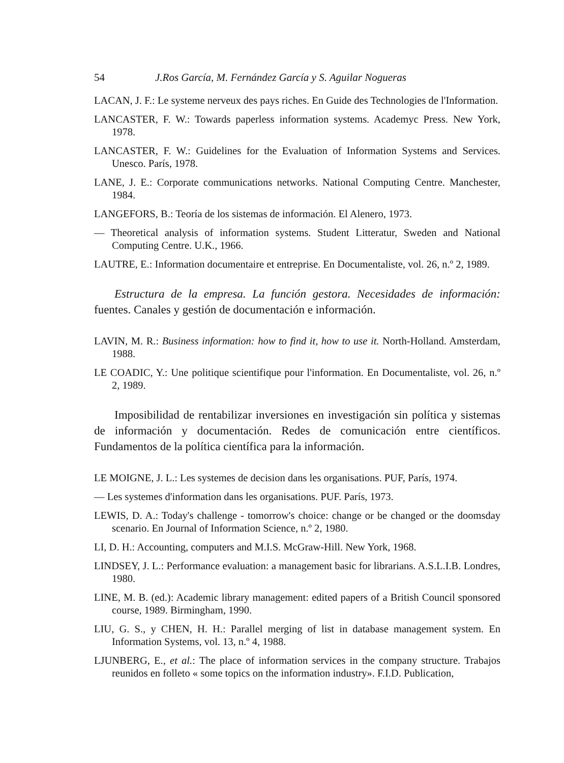54 J.Ros García, M. Fernández García y S. Aguilar Nogueras
LACAN, J. F.: Le systeme nerveux des pays riches. En Guide des Technologies de l'Information.
LANCASTER, F. W.: Towards paperless information systems. Academyc Press. New York, 1978.
LANCASTER, F. W.: Guidelines for the Evaluation of Information Systems and Services. Unesco. París, 1978.
LANE, J. E.: Corporate communications networks. National Computing Centre. Manchester, 1984.
LANGEFORS, B.: Teoría de los sistemas de información. El Alenero, 1973.
— Theoretical analysis of information systems. Student Litteratur, Sweden and National Computing Centre. U.K., 1966.
LAUTRE, E.: Information documentaire et entreprise. En Documentaliste, vol. 26, n.º 2, 1989.
Estructura de la empresa. La función gestora. Necesidades de información: fuentes. Canales y gestión de documentación e información.
LAVIN, M. R.: Business information: how to find it, how to use it. North-Holland. Amsterdam, 1988.
LE COADIC, Y.: Une politique scientifique pour l'information. En Documentaliste, vol. 26, n.º 2, 1989.
Imposibilidad de rentabilizar inversiones en investigación sin política y sistemas de información y documentación. Redes de comunicación entre científicos. Fundamentos de la política científica para la información.
LE MOIGNE, J. L.: Les systemes de decision dans les organisations. PUF, París, 1974.
— Les systemes d'information dans les organisations. PUF. París, 1973.
LEWIS, D. A.: Today's challenge - tomorrow's choice: change or be changed or the doomsday scenario. En Journal of Information Science, n.º 2, 1980.
LI, D. H.: Accounting, computers and M.I.S. McGraw-Hill. New York, 1968.
LINDSEY, J. L.: Performance evaluation: a management basic for librarians. A.S.L.I.B. Londres, 1980.
LINE, M. B. (ed.): Academic library management: edited papers of a British Council sponsored course, 1989. Birmingham, 1990.
LIU, G. S., y CHEN, H. H.: Parallel merging of list in database management system. En Information Systems, vol. 13, n.º 4, 1988.
LJUNBERG, E., et al.: The place of information services in the company structure. Trabajos reunidos en folleto « some topics on the information industry». F.I.D. Publication,